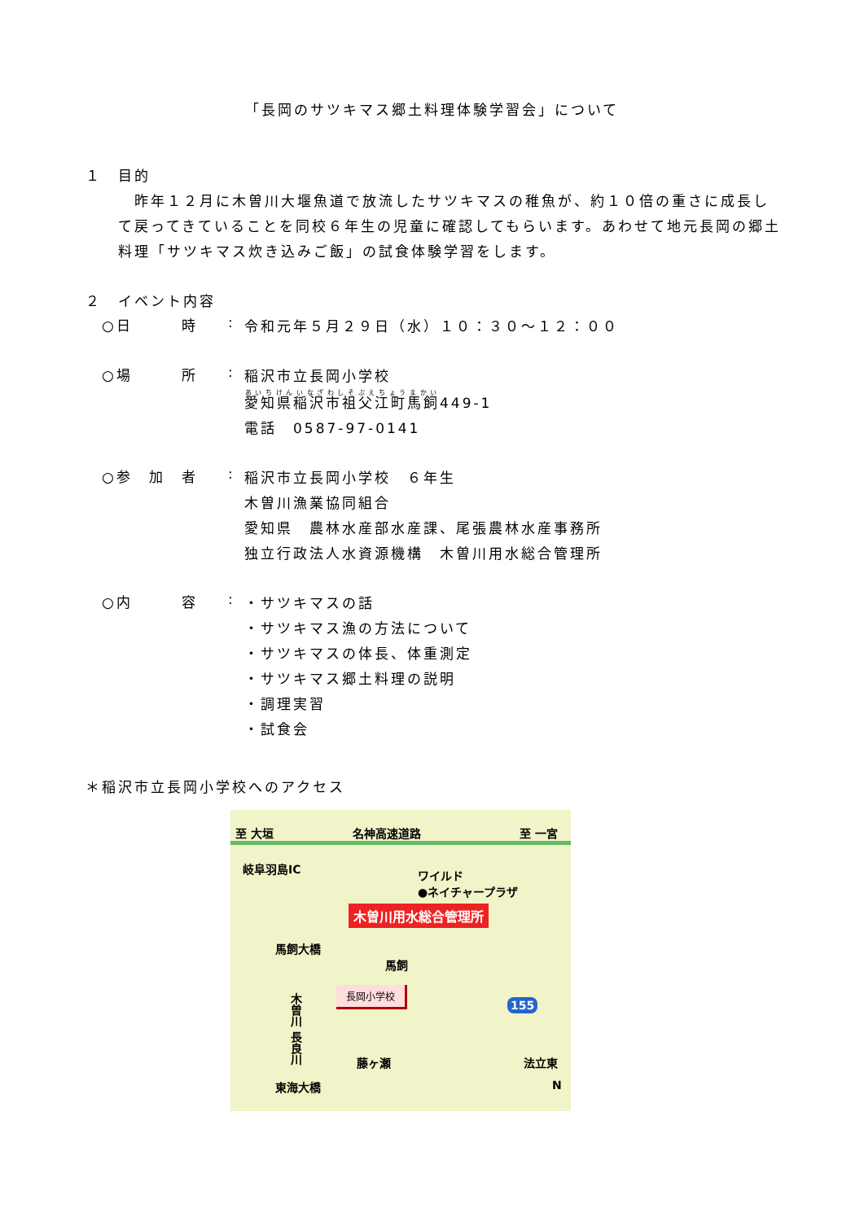「長岡のサツキマス郷土料理体験学習会」について
１　目的
　昨年１２月に木曽川大堰魚道で放流したサツキマスの稚魚が、約１０倍の重さに成長して戻ってきていることを同校６年生の児童に確認してもらいます。あわせて地元長岡の郷土料理「サツキマス炊き込みご飯」の試食体験学習をします。
２　イベント内容
○日　　　時 :
令和元年５月２９日（水）１０：３０～１２：００
○場　　　所 :
稲沢市立長岡小学校
愛知県稲沢市祖父江町馬飼449-1
電話　0587-97-0141
○参　加　者 :
稲沢市立長岡小学校　６年生
木曽川漁業協同組合
愛知県　農林水産部水産課、尾張農林水産事務所
独立行政法人水資源機構　木曽川用水総合管理所
○内　　　容 :
・サツキマスの話
・サツキマス漁の方法について
・サツキマスの体長、体重測定
・サツキマス郷土料理の説明
・調理実習
・試食会
＊稲沢市立長岡小学校へのアクセス
至 大垣 名神高速道路 至 一宮
岐阜羽島IC ワイルド
●ネイチャープラザ
木曽川用水総合管理所
馬飼大橋
馬飼
長岡小学校
木曽川 長良川
155
藤ヶ瀬 法立東
東海大橋 N